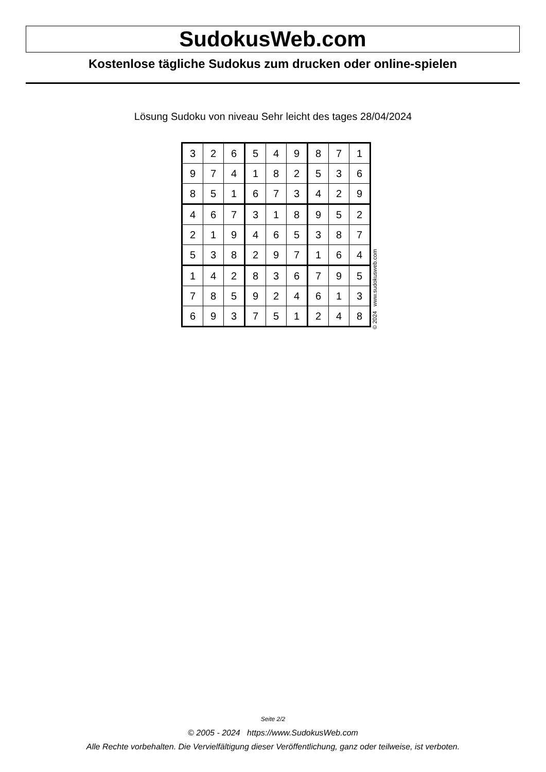SudokusWeb.com
Kostenlose tägliche Sudokus zum drucken oder online-spielen
Lösung Sudoku von niveau Sehr leicht des tages 28/04/2024
| 3 | 2 | 6 | 5 | 4 | 9 | 8 | 7 | 1 |
| 9 | 7 | 4 | 1 | 8 | 2 | 5 | 3 | 6 |
| 8 | 5 | 1 | 6 | 7 | 3 | 4 | 2 | 9 |
| 4 | 6 | 7 | 3 | 1 | 8 | 9 | 5 | 2 |
| 2 | 1 | 9 | 4 | 6 | 5 | 3 | 8 | 7 |
| 5 | 3 | 8 | 2 | 9 | 7 | 1 | 6 | 4 |
| 1 | 4 | 2 | 8 | 3 | 6 | 7 | 9 | 5 |
| 7 | 8 | 5 | 9 | 2 | 4 | 6 | 1 | 3 |
| 6 | 9 | 3 | 7 | 5 | 1 | 2 | 4 | 8 |
© 2024 www.sudokusweb.com
Seite 2/2
© 2005 - 2024 https://www.SudokusWeb.com
Alle Rechte vorbehalten. Die Vervielfältigung dieser Veröffentlichung, ganz oder teilweise, ist verboten.